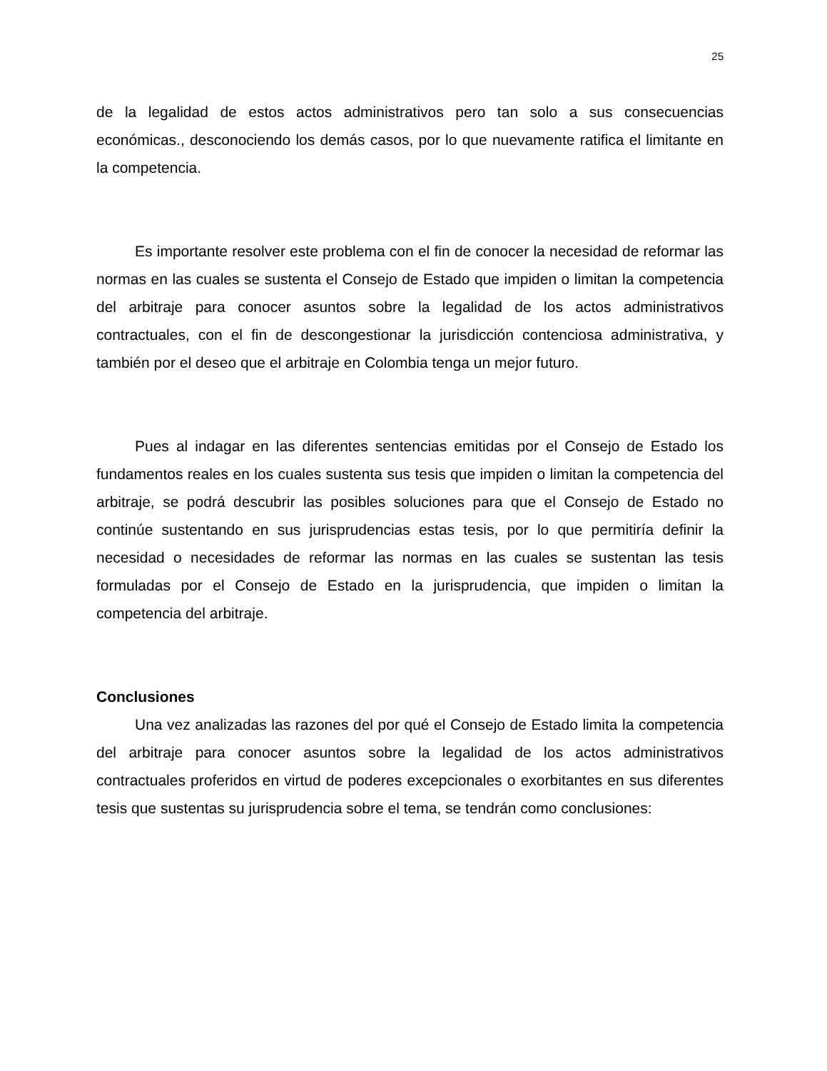25
de la legalidad de estos actos administrativos pero tan solo a sus consecuencias económicas., desconociendo los demás casos, por lo que nuevamente ratifica el limitante en la competencia.
Es importante resolver este problema con el fin de conocer la necesidad de reformar las normas en las cuales se sustenta el Consejo de Estado que impiden o limitan la competencia del arbitraje para conocer asuntos sobre la legalidad de los actos administrativos contractuales, con el fin de descongestionar la jurisdicción contenciosa administrativa, y también por el deseo que el arbitraje en Colombia tenga un mejor futuro.
Pues al indagar en las diferentes sentencias emitidas por el Consejo de Estado los fundamentos reales en los cuales sustenta sus tesis que impiden o limitan la competencia del arbitraje, se podrá descubrir las posibles soluciones para que el Consejo de Estado no continúe sustentando en sus jurisprudencias estas tesis, por lo que permitiría definir la necesidad o necesidades de reformar las normas en las cuales se sustentan las tesis formuladas por el Consejo de Estado en la jurisprudencia, que impiden o limitan la competencia del arbitraje.
Conclusiones
Una vez analizadas las razones del por qué el Consejo de Estado limita la competencia del arbitraje para conocer asuntos sobre la legalidad de los actos administrativos contractuales proferidos en virtud de poderes excepcionales o exorbitantes en sus diferentes tesis que sustentas su jurisprudencia sobre el tema, se tendrán como conclusiones: